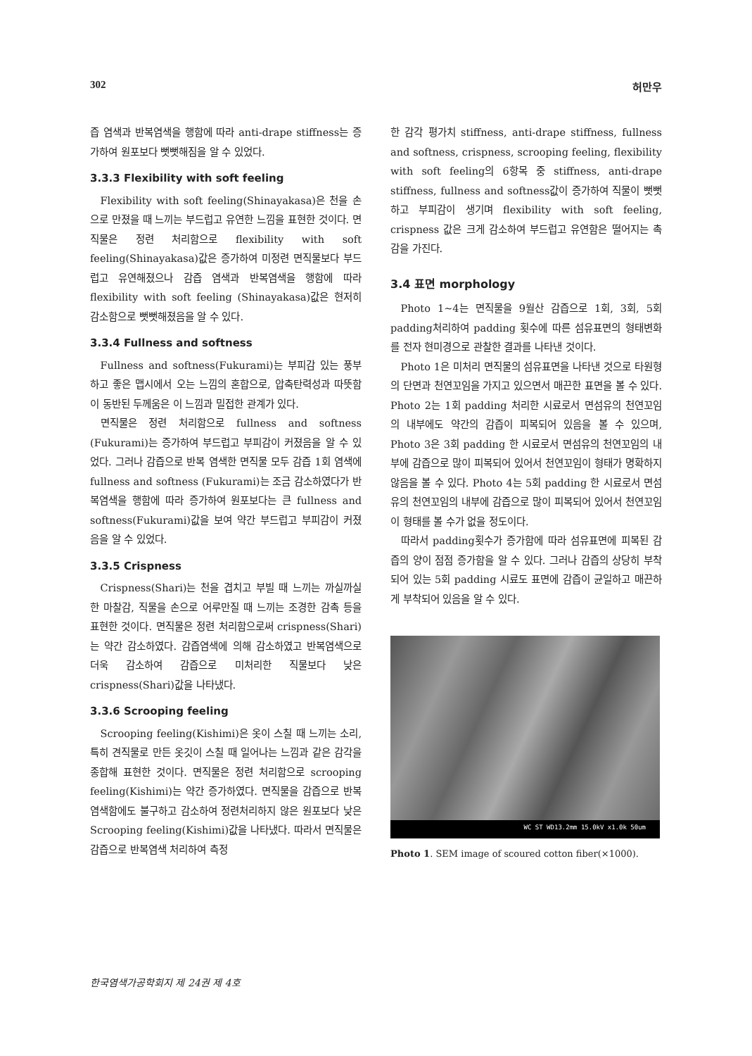302 허만우
즙 염색과 반복염색을 행함에 따라 anti-drape stiffness는 증가하여 원포보다 뻣뻣해짐을 알 수 있었다.
3.3.3 Flexibility with soft feeling
Flexibility with soft feeling(Shinayakasa)은 천을 손으로 만졌을 때 느끼는 부드럽고 유연한 느낌을 표현한 것이다. 면직물은 정련 처리함으로 flexibility with soft feeling(Shinayakasa)값은 증가하여 미정련 면직물보다 부드럽고 유연해졌으나 감즙 염색과 반복염색을 행함에 따라 flexibility with soft feeling (Shinayakasa)값은 현저히 감소함으로 뻣뻣해졌음을 알 수 있다.
3.3.4 Fullness and softness
Fullness and softness(Fukurami)는 부피감 있는 풍부하고 좋은 맵시에서 오는 느낌의 혼합으로, 압축탄력성과 따뜻함이 동반된 두께움은 이 느낌과 밀접한 관계가 있다.
면직물은 정련 처리함으로 fullness and softness (Fukurami)는 증가하여 부드럽고 부피감이 커졌음을 알 수 있었다. 그러나 감즙으로 반복 염색한 면직물 모두 감즙 1회 염색에 fullness and softness (Fukurami)는 조금 감소하였다가 반복염색을 행함에 따라 증가하여 원포보다는 큰 fullness and softness(Fukurami)값을 보여 약간 부드럽고 부피감이 커졌음을 알 수 있었다.
3.3.5 Crispness
Crispness(Shari)는 천을 겹치고 부빌 때 느끼는 까실까실한 마찰감, 직물을 손으로 어루만질 때 느끼는 조경한 감촉 등을 표현한 것이다. 면직물은 정련 처리함으로써 crispness(Shari)는 약간 감소하였다. 감즙염색에 의해 감소하였고 반복염색으로 더욱 감소하여 감즙으로 미처리한 직물보다 낮은 crispness(Shari)값을 나타냈다.
3.3.6 Scrooping feeling
Scrooping feeling(Kishimi)은 옷이 스칠 때 느끼는 소리, 특히 견직물로 만든 옷깃이 스칠 때 일어나는 느낌과 같은 감각을 종합해 표현한 것이다. 면직물은 정련 처리함으로 scrooping feeling(Kishimi)는 약간 증가하였다. 면직물을 감즙으로 반복염색함에도 불구하고 감소하여 정련처리하지 않은 원포보다 낮은 Scrooping feeling(Kishimi)값을 나타냈다. 따라서 면직물은 감즙으로 반복염색 처리하여 측정
한 감각 평가치 stiffness, anti-drape stiffness, fullness and softness, crispness, scrooping feeling, flexibility with soft feeling의 6항목 중 stiffness, anti-drape stiffness, fullness and softness값이 증가하여 직물이 뻣뻣하고 부피감이 생기며 flexibility with soft feeling, crispness 값은 크게 감소하여 부드럽고 유연함은 떨어지는 촉감을 가진다.
3.4 표면 morphology
Photo 1~4는 면직물을 9월산 감즙으로 1회, 3회, 5회 padding처리하여 padding 횟수에 따른 섬유표면의 형태변화를 전자 현미경으로 관찰한 결과를 나타낸 것이다.
Photo 1은 미처리 면직물의 섬유표면을 나타낸 것으로 타원형의 단면과 천연꼬임을 가지고 있으면서 매끈한 표면을 볼 수 있다. Photo 2는 1회 padding 처리한 시료로서 면섬유의 천연꼬임의 내부에도 약간의 감즙이 피복되어 있음을 볼 수 있으며, Photo 3은 3회 padding 한 시료로서 면섬유의 천연꼬임의 내부에 감즙으로 많이 피복되어 있어서 천연꼬임이 형태가 명확하지 않음을 볼 수 있다. Photo 4는 5회 padding 한 시료로서 면섬유의 천연꼬임의 내부에 감즙으로 많이 피복되어 있어서 천연꼬임이 형태를 볼 수가 없을 정도이다.
따라서 padding횟수가 증가함에 따라 섬유표면에 피복된 감즙의 양이 점점 증가함을 알 수 있다. 그러나 감즙의 상당히 부착되어 있는 5회 padding 시료도 표면에 감즙이 균일하고 매끈하게 부착되어 있음을 알 수 있다.
WC ST WD13.2mm 15.0kV x1.0k 50um
Photo 1. SEM image of scoured cotton fiber(×1000).
한국염색가공학회지 제 24권 제 4호